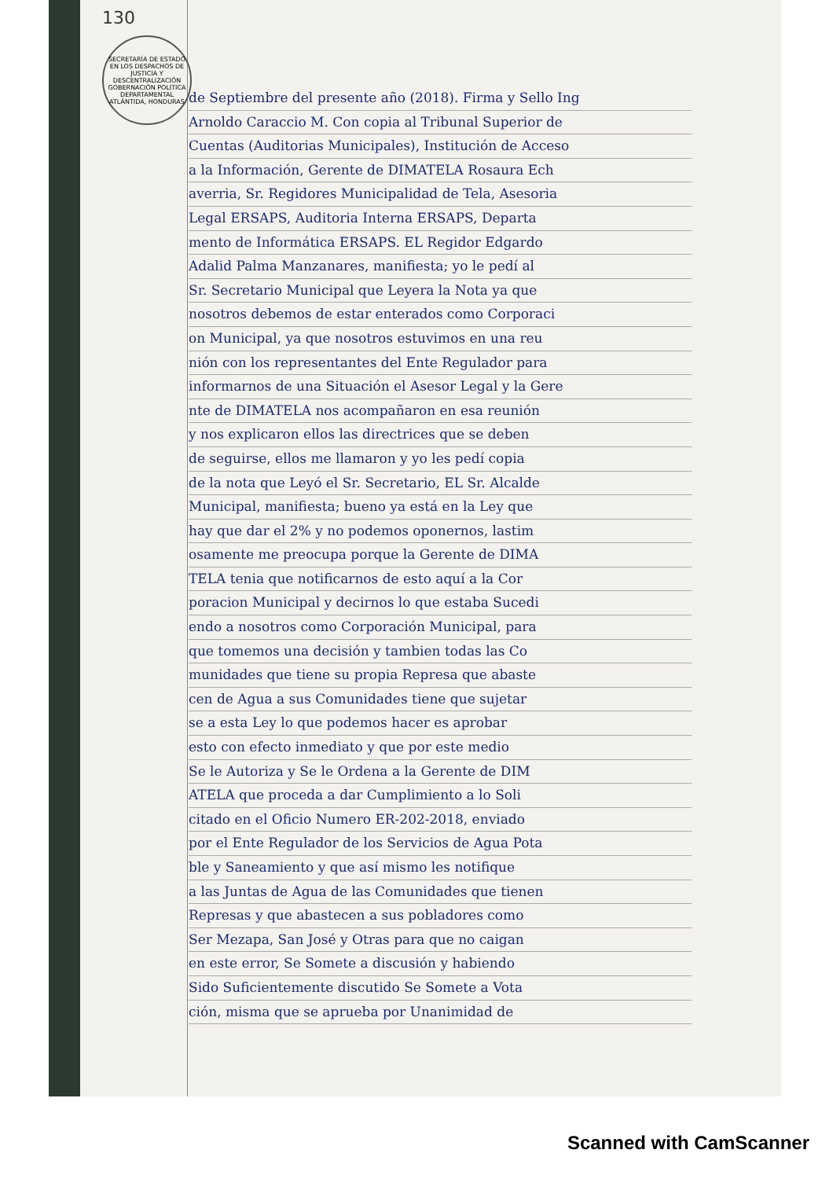130
SECRETARÍA DE ESTADO EN LOS DESPACHOS DE JUSTICIA Y DESCENTRALIZACIÓN GOBERNACIÓN POLÍTICA DEPARTAMENTAL ATLÁNTIDA, HONDURAS
de Septiembre del presente año (2018). Firma y Sello Ing
Arnoldo Caraccio M. Con copia al Tribunal Superior de
Cuentas (Auditorias Municipales), Institución de Acceso
a la Información, Gerente de DIMATELA Rosaura Ech
averria, Sr. Regidores Municipalidad de Tela, Asesoria
Legal ERSAPS, Auditoria Interna ERSAPS, Departa
mento de Informática ERSAPS. EL Regidor Edgardo
Adalid Palma Manzanares, manifiesta; yo le pedí al
Sr. Secretario Municipal que Leyera la Nota ya que
nosotros debemos de estar enterados como Corporaci
on Municipal, ya que nosotros estuvimos en una reu
nión con los representantes del Ente Regulador para
informarnos de una Situación el Asesor Legal y la Gere
nte de DIMATELA nos acompañaron en esa reunión
y nos explicaron ellos las directrices que se deben
de seguirse, ellos me llamaron y yo les pedí copia
de la nota que Leyó el Sr. Secretario, EL Sr. Alcalde
Municipal, manifiesta; bueno ya está en la Ley que
hay que dar el 2% y no podemos oponernos, lastim
osamente me preocupa porque la Gerente de DIMA
TELA tenia que notificarnos de esto aquí a la Cor
poracion Municipal y decirnos lo que estaba Sucedi
endo a nosotros como Corporación Municipal, para
que tomemos una decisión y tambien todas las Co
munidades que tiene su propia Represa que abaste
cen de Agua a sus Comunidades tiene que sujetar
se a esta Ley lo que podemos hacer es aprobar
esto con efecto inmediato y que por este medio
Se le Autoriza y Se le Ordena a la Gerente de DIM
ATELA que proceda a dar Cumplimiento a lo Soli
citado en el Oficio Numero ER-202-2018, enviado
por el Ente Regulador de los Servicios de Agua Pota
ble y Saneamiento y que así mismo les notifique
a las Juntas de Agua de las Comunidades que tienen
Represas y que abastecen a sus pobladores como
Ser Mezapa, San José y Otras para que no caigan
en este error, Se Somete a discusión y habiendo
Sido Suficientemente discutido Se Somete a Vota
ción, misma que se aprueba por Unanimidad de
Scanned with CamScanner